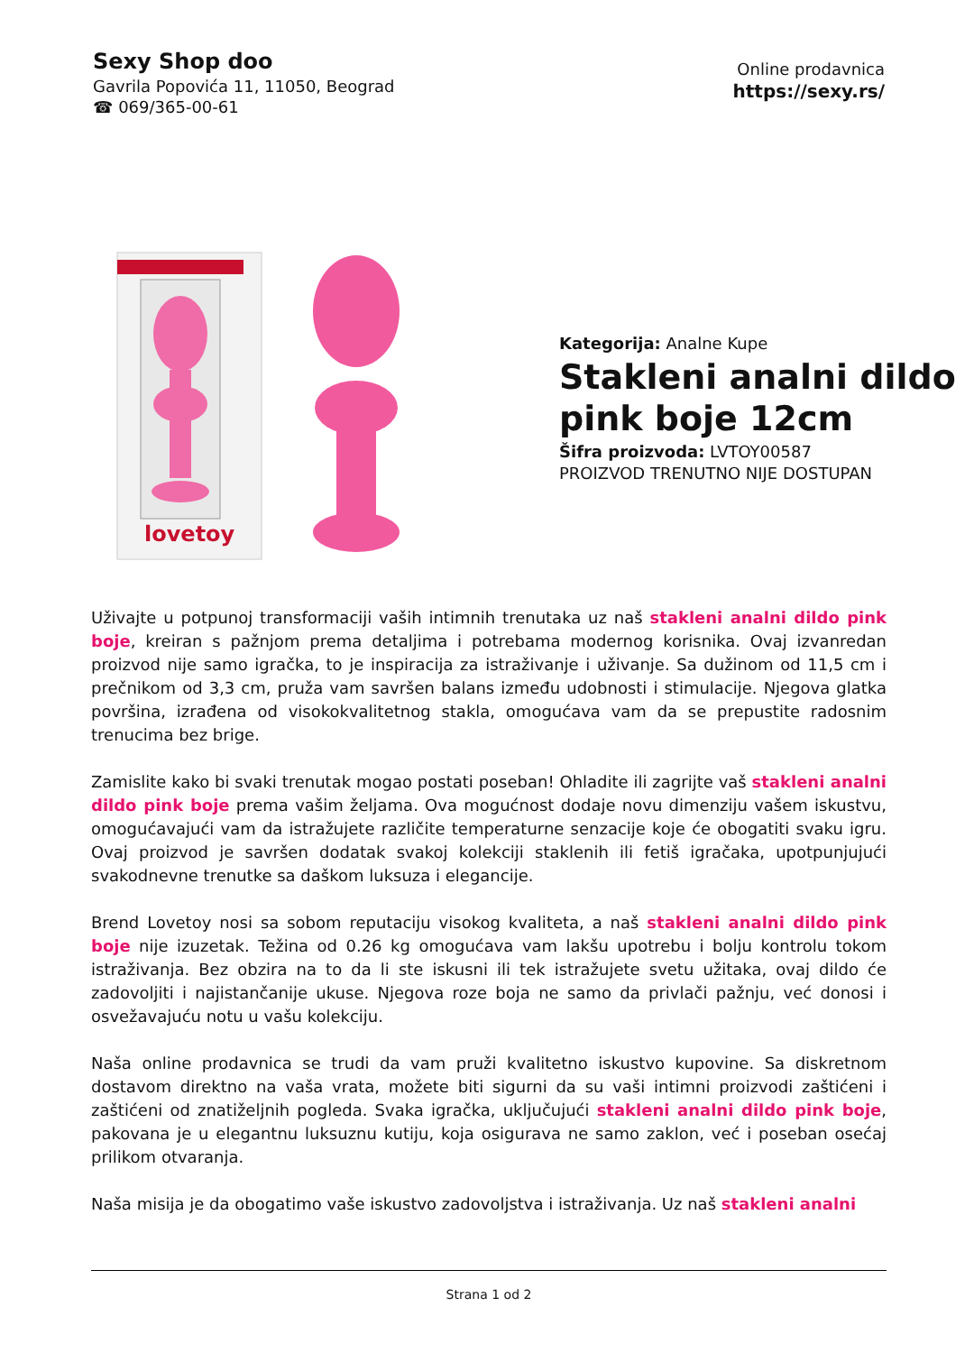Sexy Shop doo
Gavrila Popovića 11, 11050, Beograd
☎ 069/365-00-61
Online prodavnica
https://sexy.rs/
lovetoy
Kategorija: Analne Kupe
Stakleni analni dildo pink boje 12cm
Šifra proizvoda: LVTOY00587
PROIZVOD TRENUTNO NIJE DOSTUPAN
Uživajte u potpunoj transformaciji vaših intimnih trenutaka uz naš stakleni analni dildo pink boje, kreiran s pažnjom prema detaljima i potrebama modernog korisnika. Ovaj izvanredan proizvod nije samo igračka, to je inspiracija za istraživanje i uživanje. Sa dužinom od 11,5 cm i prečnikom od 3,3 cm, pruža vam savršen balans između udobnosti i stimulacije. Njegova glatka površina, izrađena od visokokvalitetnog stakla, omogućava vam da se prepustite radosnim trenucima bez brige.
Zamislite kako bi svaki trenutak mogao postati poseban! Ohladite ili zagrijte vaš stakleni analni dildo pink boje prema vašim željama. Ova mogućnost dodaje novu dimenziju vašem iskustvu, omogućavajući vam da istražujete različite temperaturne senzacije koje će obogatiti svaku igru. Ovaj proizvod je savršen dodatak svakoj kolekciji staklenih ili fetiš igračaka, upotpunjujući svakodnevne trenutke sa daškom luksuza i elegancije.
Brend Lovetoy nosi sa sobom reputaciju visokog kvaliteta, a naš stakleni analni dildo pink boje nije izuzetak. Težina od 0.26 kg omogućava vam lakšu upotrebu i bolju kontrolu tokom istraživanja. Bez obzira na to da li ste iskusni ili tek istražujete svetu užitaka, ovaj dildo će zadovoljiti i najistančanije ukuse. Njegova roze boja ne samo da privlači pažnju, već donosi i osvežavajuću notu u vašu kolekciju.
Naša online prodavnica se trudi da vam pruži kvalitetno iskustvo kupovine. Sa diskretnom dostavom direktno na vaša vrata, možete biti sigurni da su vaši intimni proizvodi zaštićeni i zaštićeni od znatiželjnih pogleda. Svaka igračka, uključujući stakleni analni dildo pink boje, pakovana je u elegantnu luksuznu kutiju, koja osigurava ne samo zaklon, već i poseban osećaj prilikom otvaranja.
Naša misija je da obogatimo vaše iskustvo zadovoljstva i istraživanja. Uz naš stakleni analni
Strana 1 od 2